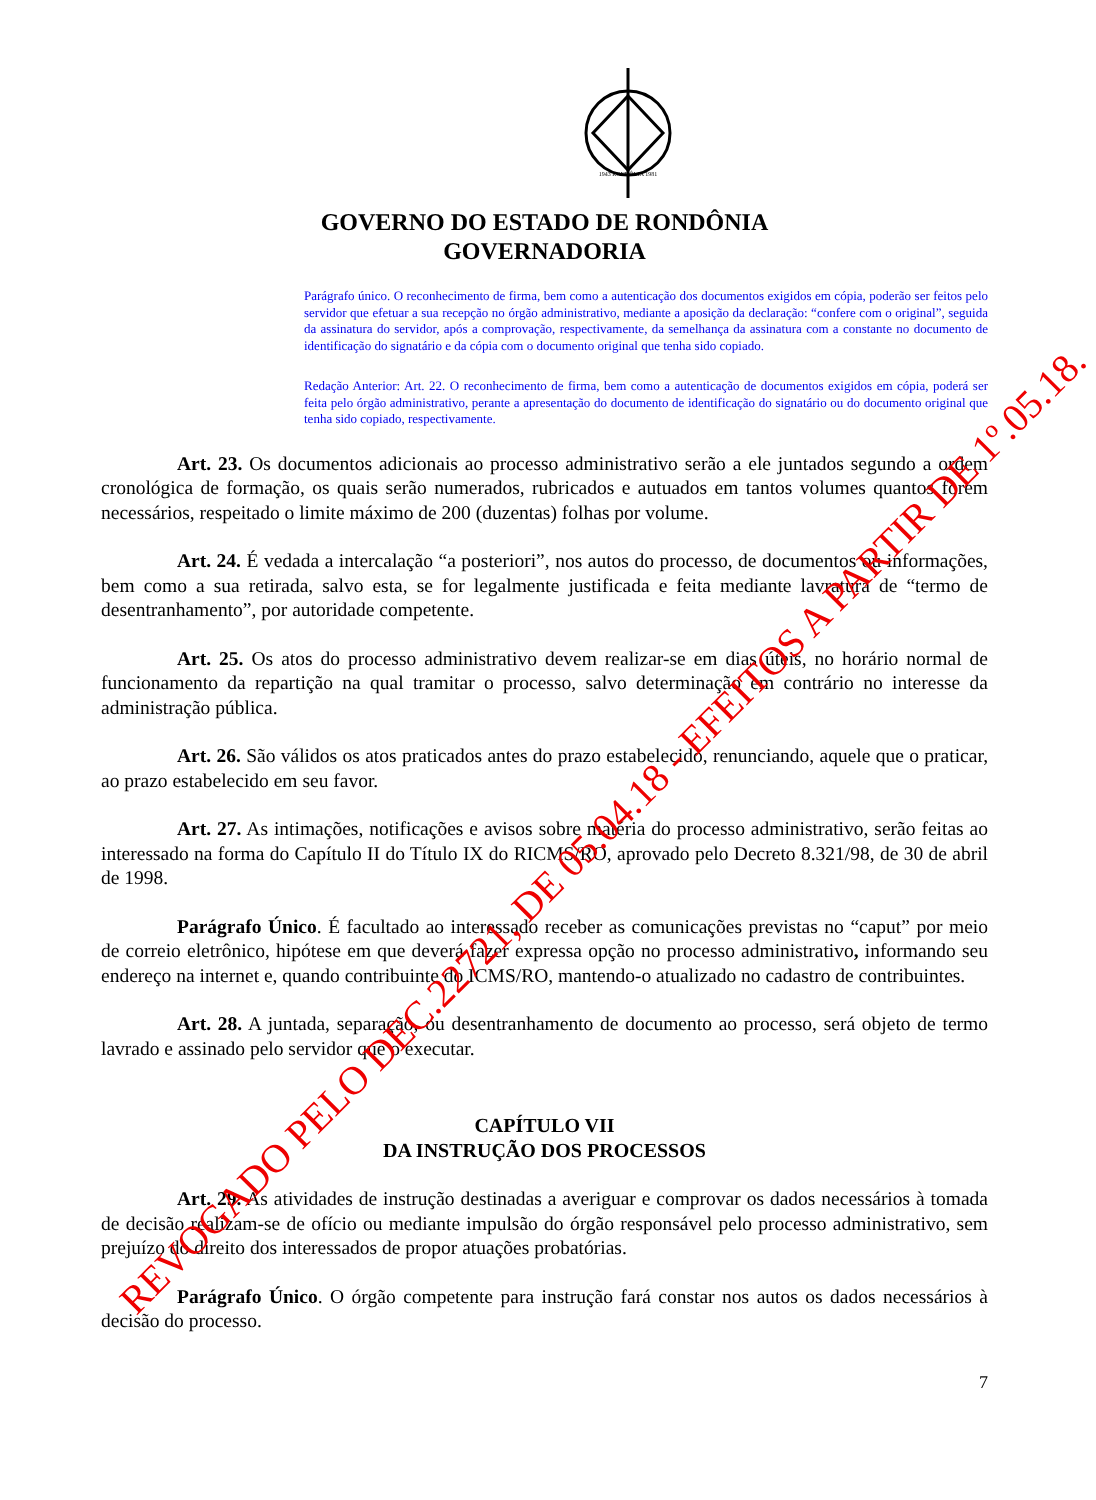1943 RONDÔNIA 1981
GOVERNO DO ESTADO DE RONDÔNIA
GOVERNADORIA
Parágrafo único. O reconhecimento de firma, bem como a autenticação dos documentos exigidos em cópia, poderão ser feitos pelo servidor que efetuar a sua recepção no órgão administrativo, mediante a aposição da declaração: “confere com o original”, seguida da assinatura do servidor, após a comprovação, respectivamente, da semelhança da assinatura com a constante no documento de identificação do signatário e da cópia com o documento original que tenha sido copiado.
Redação Anterior: Art. 22. O reconhecimento de firma, bem como a autenticação de documentos exigidos em cópia, poderá ser feita pelo órgão administrativo, perante a apresentação do documento de identificação do signatário ou do documento original que tenha sido copiado, respectivamente.
Art. 23. Os documentos adicionais ao processo administrativo serão a ele juntados segundo a ordem cronológica de formação, os quais serão numerados, rubricados e autuados em tantos volumes quantos forem necessários, respeitado o limite máximo de 200 (duzentas) folhas por volume.
Art. 24. É vedada a intercalação “a posteriori”, nos autos do processo, de documentos ou informações, bem como a sua retirada, salvo esta, se for legalmente justificada e feita mediante lavratura de “termo de desentranhamento”, por autoridade competente.
Art. 25. Os atos do processo administrativo devem realizar-se em dias úteis, no horário normal de funcionamento da repartição na qual tramitar o processo, salvo determinação em contrário no interesse da administração pública.
Art. 26. São válidos os atos praticados antes do prazo estabelecido, renunciando, aquele que o praticar, ao prazo estabelecido em seu favor.
Art. 27. As intimações, notificações e avisos sobre matéria do processo administrativo, serão feitas ao interessado na forma do Capítulo II do Título IX do RICMS/RO, aprovado pelo Decreto 8.321/98, de 30 de abril de 1998.
Parágrafo Único. É facultado ao interessado receber as comunicações previstas no “caput” por meio de correio eletrônico, hipótese em que deverá fazer expressa opção no processo administrativo, informando seu endereço na internet e, quando contribuinte do ICMS/RO, mantendo-o atualizado no cadastro de contribuintes.
Art. 28. A juntada, separação, ou desentranhamento de documento ao processo, será objeto de termo lavrado e assinado pelo servidor que o executar.
CAPÍTULO VII
DA INSTRUÇÃO DOS PROCESSOS
Art. 29. As atividades de instrução destinadas a averiguar e comprovar os dados necessários à tomada de decisão realizam-se de ofício ou mediante impulsão do órgão responsável pelo processo administrativo, sem prejuízo do direito dos interessados de propor atuações probatórias.
Parágrafo Único. O órgão competente para instrução fará constar nos autos os dados necessários à decisão do processo.
7
REVOGADO PELO DEC.22721, DE 05.04.18 - EFEITOS A PARTIR DE 1º.05.18.